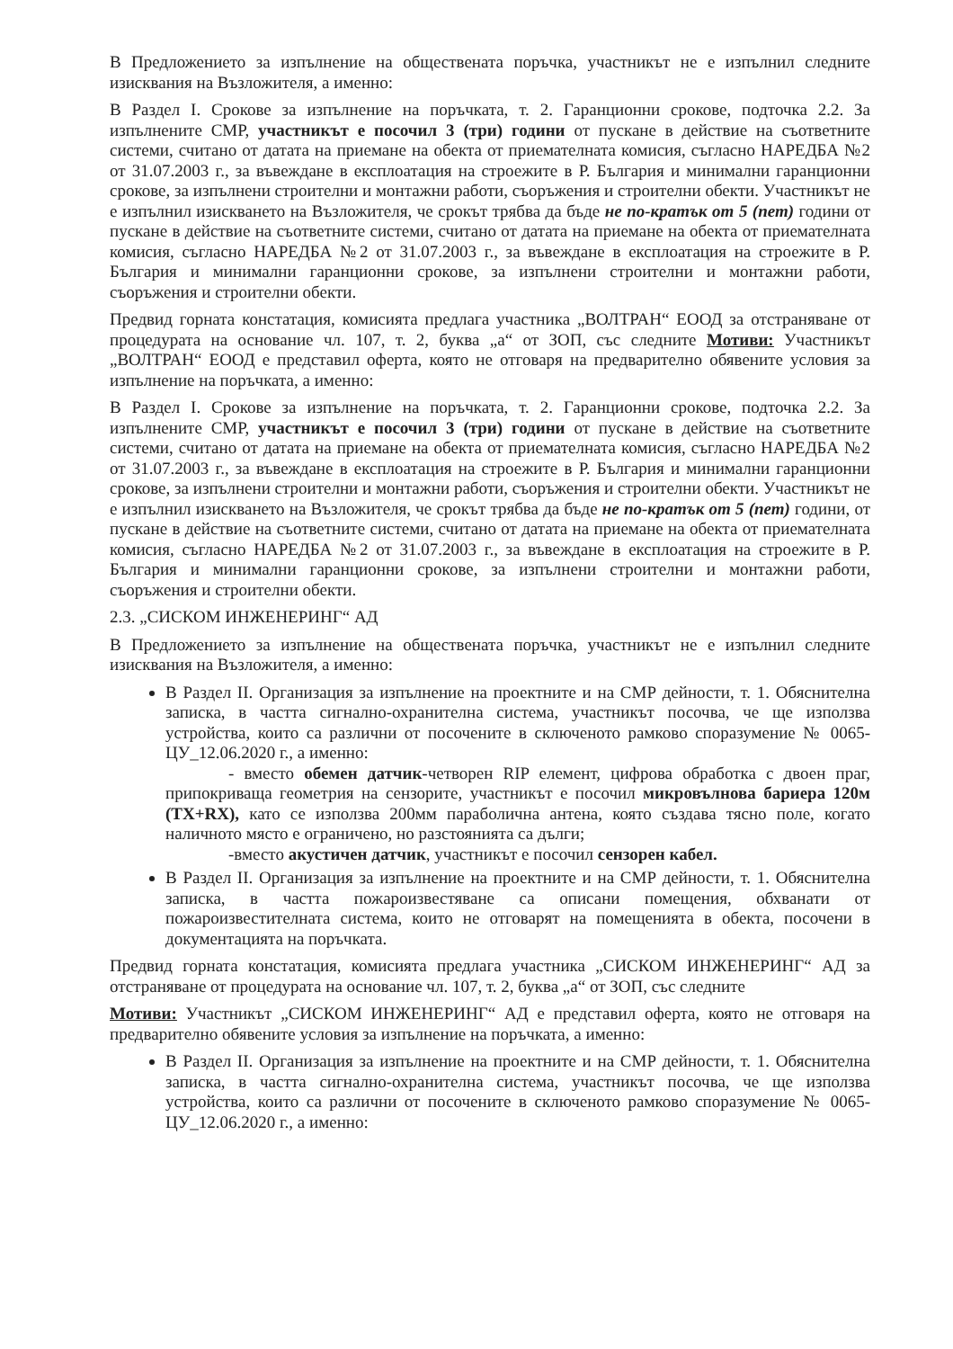В Предложението за изпълнение на обществената поръчка, участникът не е изпълнил следните изисквания на Възложителя, а именно:
В Раздел I. Срокове за изпълнение на поръчката, т. 2. Гаранционни срокове, подточка 2.2. За изпълнените СМР, участникът е посочил 3 (три) години от пускане в действие на съответните системи, считано от датата на приемане на обекта от приемателната комисия, съгласно НАРЕДБА №2 от 31.07.2003 г., за въвеждане в експлоатация на строежите в Р. България и минимални гаранционни срокове, за изпълнени строителни и монтажни работи, съоръжения и строителни обекти. Участникът не е изпълнил изискването на Възложителя, че срокът трябва да бъде не по-кратък от 5 (пет) години от пускане в действие на съответните системи, считано от датата на приемане на обекта от приемателната комисия, съгласно НАРЕДБА №2 от 31.07.2003 г., за въвеждане в експлоатация на строежите в Р. България и минимални гаранционни срокове, за изпълнени строителни и монтажни работи, съоръжения и строителни обекти.
Предвид горната констатация, комисията предлага участника „ВОЛТРАН“ ЕООД за отстраняване от процедурата на основание чл. 107, т. 2, буква „а“ от ЗОП, със следните Мотиви: Участникът „ВОЛТРАН“ ЕООД е представил оферта, която не отговаря на предварително обявените условия за изпълнение на поръчката, а именно:
В Раздел I. Срокове за изпълнение на поръчката, т. 2. Гаранционни срокове, подточка 2.2. За изпълнените СМР, участникът е посочил 3 (три) години от пускане в действие на съответните системи, считано от датата на приемане на обекта от приемателната комисия, съгласно НАРЕДБА №2 от 31.07.2003 г., за въвеждане в експлоатация на строежите в Р. България и минимални гаранционни срокове, за изпълнени строителни и монтажни работи, съоръжения и строителни обекти. Участникът не е изпълнил изискването на Възложителя, че срокът трябва да бъде не по-кратък от 5 (пет) години, от пускане в действие на съответните системи, считано от датата на приемане на обекта от приемателната комисия, съгласно НАРЕДБА №2 от 31.07.2003 г., за въвеждане в експлоатация на строежите в Р. България и минимални гаранционни срокове, за изпълнени строителни и монтажни работи, съоръжения и строителни обекти.
2.3. „СИСКОМ ИНЖЕНЕРИНГ“ АД
В Предложението за изпълнение на обществената поръчка, участникът не е изпълнил следните изисквания на Възложителя, а именно:
В Раздел II. Организация за изпълнение на проектните и на СМР дейности, т. 1. Обяснителна записка, в частта сигнално-охранителна система, участникът посочва, че ще използва устройства, които са различни от посочените в сключеното рамково споразумение № 0065-ЦУ_12.06.2020 г., а именно:
- вместо обемен датчик-четворен RIP елемент, цифрова обработка с двоен праг, припокриваща геометрия на сензорите, участникът е посочил микровълнова бариера 120м (TX+RX), като се използва 200мм параболична антена, която създава тясно поле, когато наличното място е ограничено, но разстоянията са дълги;
-вместо акустичен датчик, участникът е посочил сензорен кабел.
В Раздел II. Организация за изпълнение на проектните и на СМР дейности, т. 1. Обяснителна записка, в частта пожароизвестяване са описани помещения, обхванати от пожароизвестителната система, които не отговарят на помещенията в обекта, посочени в документацията на поръчката.
Предвид горната констатация, комисията предлага участника „СИСКОМ ИНЖЕНЕРИНГ“ АД за отстраняване от процедурата на основание чл. 107, т. 2, буква „а“ от ЗОП, със следните
Мотиви: Участникът „СИСКОМ ИНЖЕНЕРИНГ“ АД е представил оферта, която не отговаря на предварително обявените условия за изпълнение на поръчката, а именно:
В Раздел II. Организация за изпълнение на проектните и на СМР дейности, т. 1. Обяснителна записка, в частта сигнално-охранителна система, участникът посочва, че ще използва устройства, които са различни от посочените в сключеното рамково споразумение № 0065-ЦУ_12.06.2020 г., а именно: